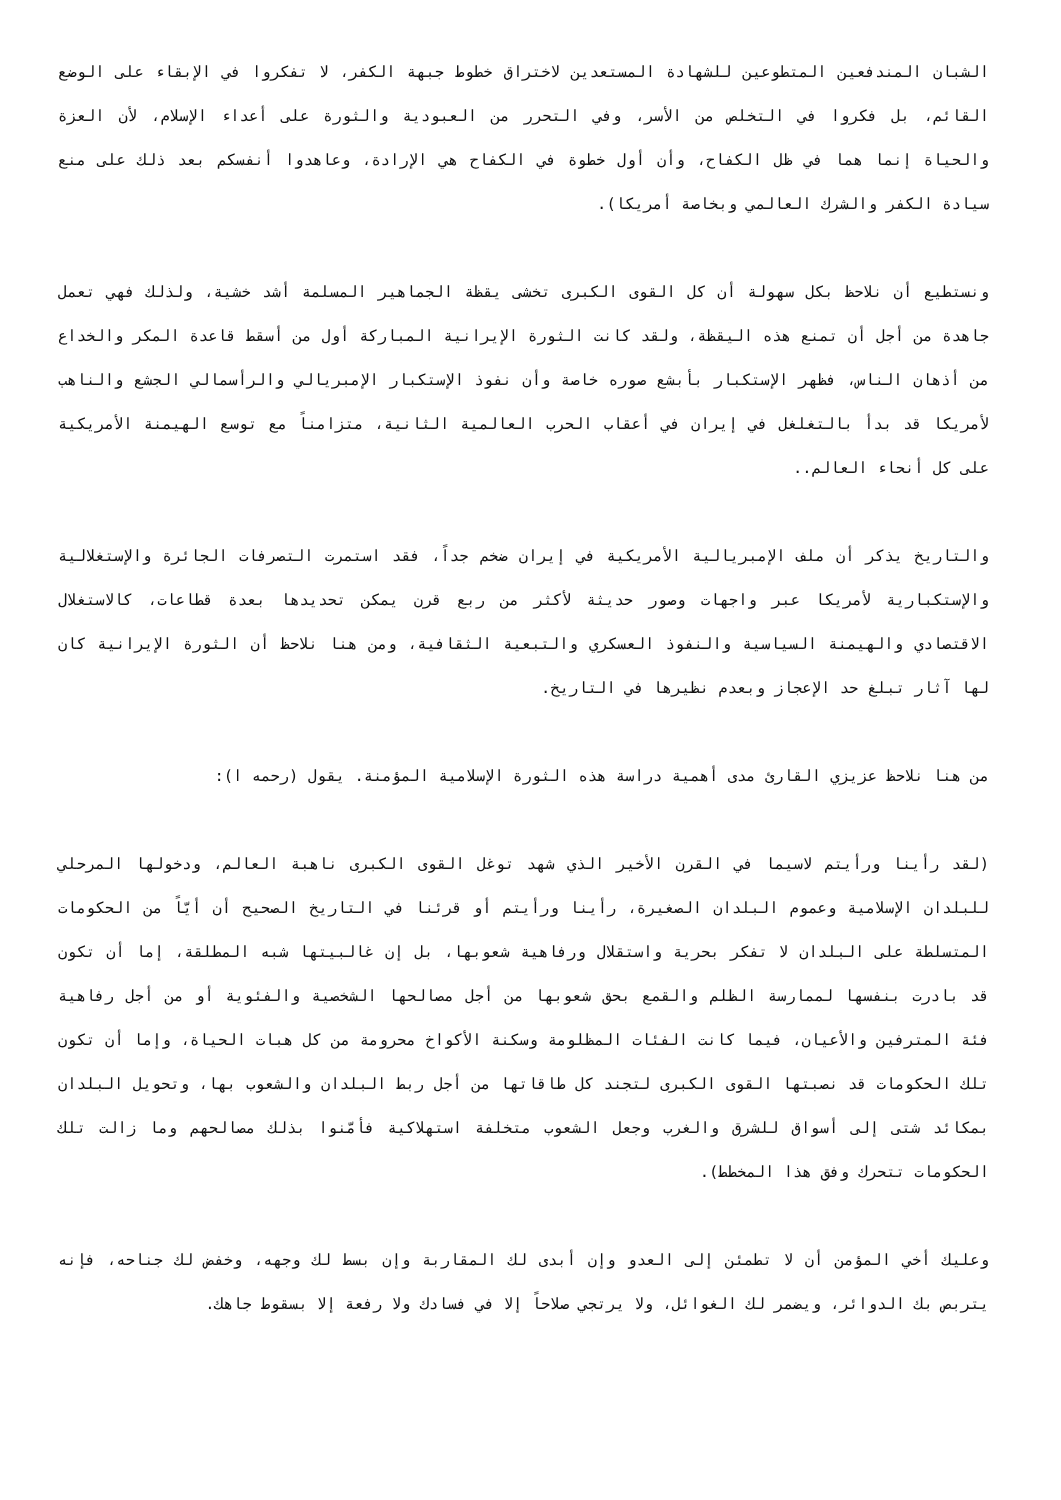الشبان المندفعين المتطوعين للشهادة المستعدين لاختراق خطوط جبهة الكفر، لا تفكروا في الإبقاء على الوضع القائم، بل فكروا في التخلص من الأسر، وفي التحرر من العبودية والثورة على أعداء الإسلام، لأن العزة والحياة إنما هما في ظل الكفاح، وأن أول خطوة في الكفاح هي الإرادة، وعاهدوا أنفسكم بعد ذلك على منع سيادة الكفر والشرك العالمي وبخاصة أمريكا).
ونستطيع أن نلاحظ بكل سهولة أن كل القوى الكبرى تخشى يقظة الجماهير المسلمة أشد خشية، ولذلك فهي تعمل جاهدة من أجل أن تمنع هذه اليقظة، ولقد كانت الثورة الإيرانية المباركة أول من أسقط قاعدة المكر والخداع من أذهان الناس، فظهر الإستكبار بأبشع صوره خاصة وأن نفوذ الإستكبار الإمبريالي والرأسمالي الجشع والناهب لأمريكا قد بدأ بالتغلغل في إيران في أعقاب الحرب العالمية الثانية، متزامناً مع توسع الهيمنة الأمريكية على كل أنحاء العالم..
والتاريخ يذكر أن ملف الإمبريالية الأمريكية في إيران ضخم جداً، فقد استمرت التصرفات الجائرة والإستغلالية والإستكبارية لأمريكا عبر واجهات وصور حديثة لأكثر من ربع قرن يمكن تحديدها بعدة قطاعات، كالاستغلال الاقتصادي والهيمنة السياسية والنفوذ العسكري والتبعية الثقافية، ومن هنا نلاحظ أن الثورة الإيرانية كان لها آثار تبلغ حد الإعجاز وبعدم نظيرها في التاريخ.
من هنا نلاحظ عزيزي القارئ مدى أهمية دراسة هذه الثورة الإسلامية المؤمنة. يقول (رحمه ا):
(لقد رأينا ورأيتم لاسيما في القرن الأخير الذي شهد توغل القوى الكبرى ناهبة العالم، ودخولها المرحلي للبلدان الإسلامية وعموم البلدان الصغيرة، رأينا ورأيتم أو قرئنا في التاريخ الصحيح أن أيّاً من الحكومات المتسلطة على البلدان لا تفكر بحرية واستقلال ورفاهية شعوبها، بل إن غالبيتها شبه المطلقة، إما أن تكون قد بادرت بنفسها لممارسة الظلم والقمع بحق شعوبها من أجل مصالحها الشخصية والفئوية أو من أجل رفاهية فئة المترفين والأعيان، فيما كانت الفئات المظلومة وسكنة الأكواخ محرومة من كل هبات الحياة، وإما أن تكون تلك الحكومات قد نصبتها القوى الكبرى لتجند كل طاقاتها من أجل ربط البلدان والشعوب بها، وتحويل البلدان بمكائد شتى إلى أسواق للشرق والغرب وجعل الشعوب متخلفة استهلاكية فأمّنوا بذلك مصالحهم وما زالت تلك الحكومات تتحرك وفق هذا المخطط).
وعليك أخي المؤمن أن لا تطمئن إلى العدو وإن أبدى لك المقاربة وإن بسط لك وجهه، وخفض لك جناحه، فإنه يتربص بك الدوائر، ويضمر لك الغوائل، ولا يرتجي صلاحاً إلا في فسادك ولا رفعة إلا بسقوط جاهك.